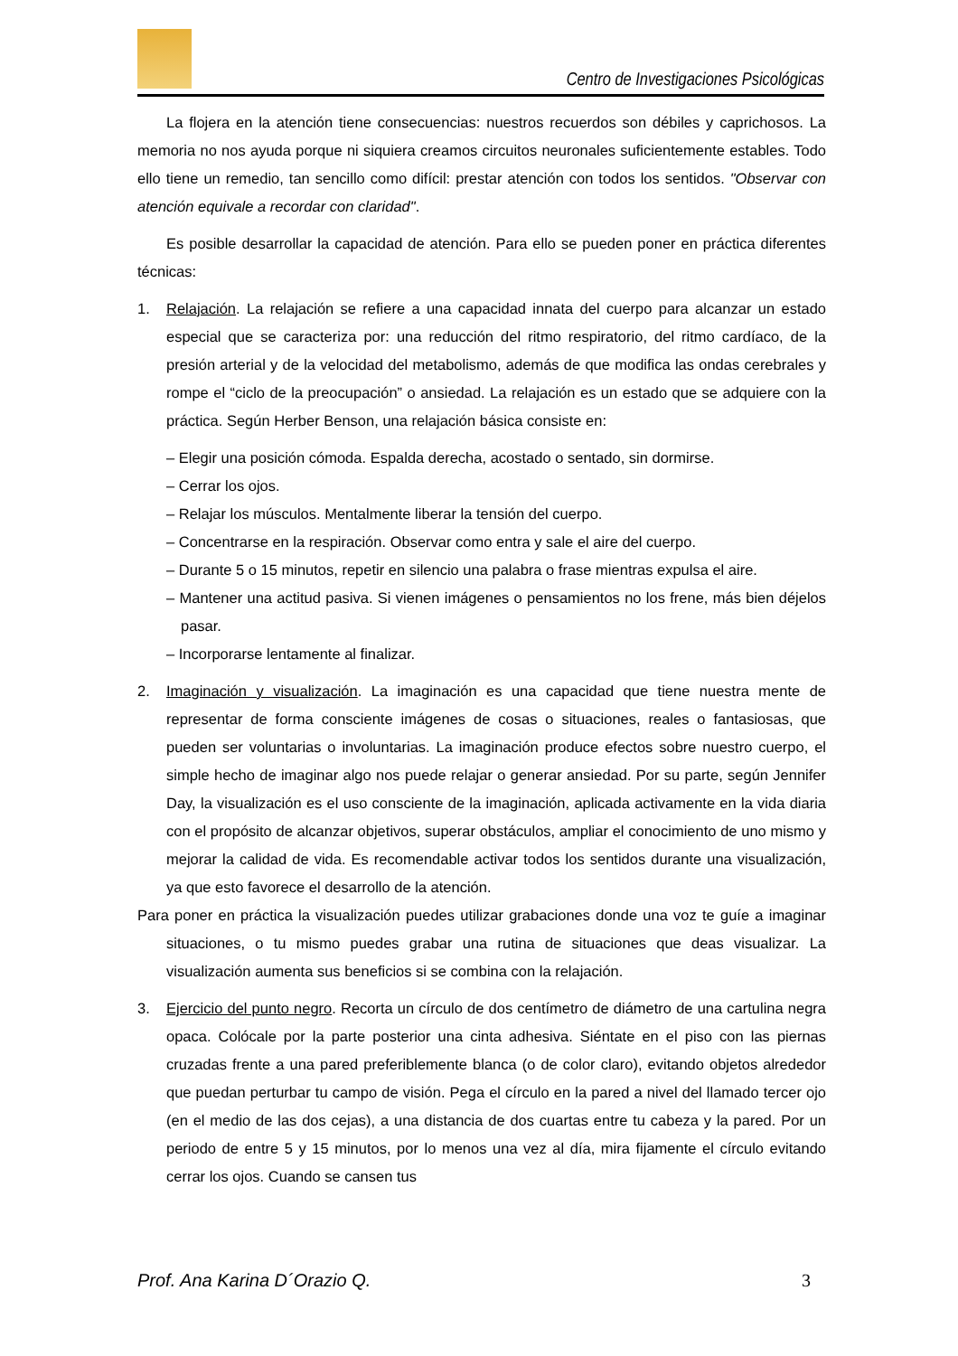Centro de Investigaciones Psicológicas
La flojera en la atención tiene consecuencias: nuestros recuerdos son débiles y caprichosos. La memoria no nos ayuda porque ni siquiera creamos circuitos neuronales suficientemente estables. Todo ello tiene un remedio, tan sencillo como difícil: prestar atención con todos los sentidos. "Observar con atención equivale a recordar con claridad".
Es posible desarrollar la capacidad de atención. Para ello se pueden poner en práctica diferentes técnicas:
1. Relajación. La relajación se refiere a una capacidad innata del cuerpo para alcanzar un estado especial que se caracteriza por: una reducción del ritmo respiratorio, del ritmo cardíaco, de la presión arterial y de la velocidad del metabolismo, además de que modifica las ondas cerebrales y rompe el “ciclo de la preocupación” o ansiedad. La relajación es un estado que se adquiere con la práctica. Según Herber Benson, una relajación básica consiste en:
– Elegir una posición cómoda. Espalda derecha, acostado o sentado, sin dormirse.
– Cerrar los ojos.
– Relajar los músculos. Mentalmente liberar la tensión del cuerpo.
– Concentrarse en la respiración. Observar como entra y sale el aire del cuerpo.
– Durante 5 o 15 minutos, repetir en silencio una palabra o frase mientras expulsa el aire.
– Mantener una actitud pasiva. Si vienen imágenes o pensamientos no los frene, más bien déjelos pasar.
– Incorporarse lentamente al finalizar.
2. Imaginación y visualización. La imaginación es una capacidad que tiene nuestra mente de representar de forma consciente imágenes de cosas o situaciones, reales o fantasiosas, que pueden ser voluntarias o involuntarias. La imaginación produce efectos sobre nuestro cuerpo, el simple hecho de imaginar algo nos puede relajar o generar ansiedad. Por su parte, según Jennifer Day, la visualización es el uso consciente de la imaginación, aplicada activamente en la vida diaria con el propósito de alcanzar objetivos, superar obstáculos, ampliar el conocimiento de uno mismo y mejorar la calidad de vida. Es recomendable activar todos los sentidos durante una visualización, ya que esto favorece el desarrollo de la atención.
Para poner en práctica la visualización puedes utilizar grabaciones donde una voz te guíe a imaginar situaciones, o tu mismo puedes grabar una rutina de situaciones que deas visualizar. La visualización aumenta sus beneficios si se combina con la relajación.
3. Ejercicio del punto negro. Recorta un círculo de dos centímetro de diámetro de una cartulina negra opaca. Colócale por la parte posterior una cinta adhesiva. Siéntate en el piso con las piernas cruzadas frente a una pared preferiblemente blanca (o de color claro), evitando objetos alrededor que puedan perturbar tu campo de visión. Pega el círculo en la pared a nivel del llamado tercer ojo (en el medio de las dos cejas), a una distancia de dos cuartas entre tu cabeza y la pared. Por un periodo de entre 5 y 15 minutos, por lo menos una vez al día, mira fijamente el círculo evitando cerrar los ojos. Cuando se cansen tus
Prof. Ana Karina D´Orazio Q. 3